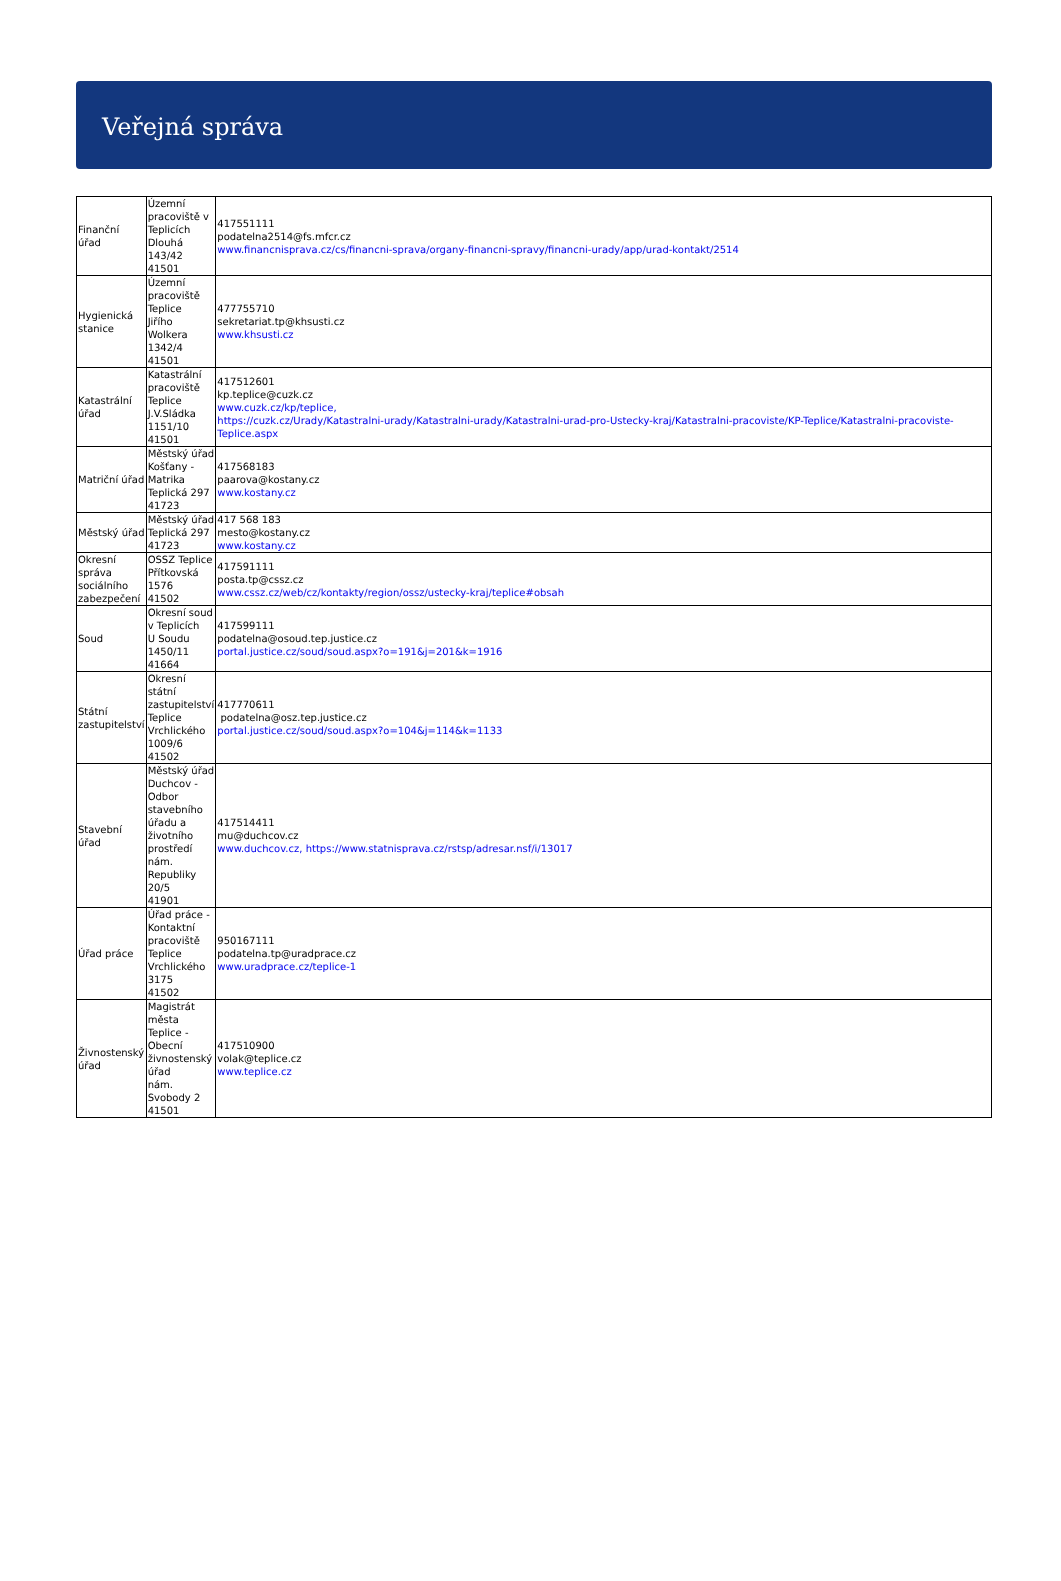Veřejná správa
| Finanční úřad | Územní pracoviště v Teplicích Dlouhá 143/42 41501 | 417551111 podatelna2514@fs.mfcr.cz www.financnisprava.cz/cs/financni-sprava/organy-financni-spravy/financni-urady/app/urad-kontakt/2514 |
| Hygienická stanice | Územní pracoviště Teplice Jiřího Wolkera 1342/4 41501 | 477755710 sekretariat.tp@khsusti.cz www.khsusti.cz |
| Katastrální úřad | Katastrální pracoviště Teplice J.V.Sládka 1151/10 41501 | 417512601 kp.teplice@cuzk.cz www.cuzk.cz/kp/teplice, https://cuzk.cz/Urady/Katastralni-urady/Katastralni-urady/Katastralni-urad-pro-Ustecky-kraj/Katastralni-pracoviste/KP-Teplice/Katastralni-pracoviste-Teplice.aspx |
| Matriční úřad | Městský úřad Košťany - Matrika Teplická 297 41723 | 417568183 paarova@kostany.cz www.kostany.cz |
| Městský úřad | Městský úřad Teplická 297 41723 | 417 568 183 mesto@kostany.cz www.kostany.cz |
| Okresní správa sociálního zabezpečení | OSSZ Teplice Přítkovská 1576 41502 | 417591111 posta.tp@cssz.cz www.cssz.cz/web/cz/kontakty/region/ossz/ustecky-kraj/teplice#obsah |
| Soud | Okresní soud v Teplicích U Soudu 1450/11 41664 | 417599111 podatelna@osoud.tep.justice.cz portal.justice.cz/soud/soud.aspx?o=191&j=201&k=1916 |
| Státní zastupitelství | Okresní státní zastupitelství Teplice Vrchlického 1009/6 41502 | 417770611 podatelna@osz.tep.justice.cz portal.justice.cz/soud/soud.aspx?o=104&j=114&k=1133 |
| Stavební úřad | Městský úřad Duchcov - Odbor stavebního úřadu a životního prostředí nám. Republiky 20/5 41901 | 417514411 mu@duchcov.cz www.duchcov.cz, https://www.statnisprava.cz/rstsp/adresar.nsf/i/13017 |
| Úřad práce | Úřad práce - Kontaktní pracoviště Teplice Vrchlického 3175 41502 | 950167111 podatelna.tp@uradprace.cz www.uradprace.cz/teplice-1 |
| Živnostenský úřad | Magistrát města Teplice - Obecní živnostenský úřad nám. Svobody 2 41501 | 417510900 volak@teplice.cz www.teplice.cz |